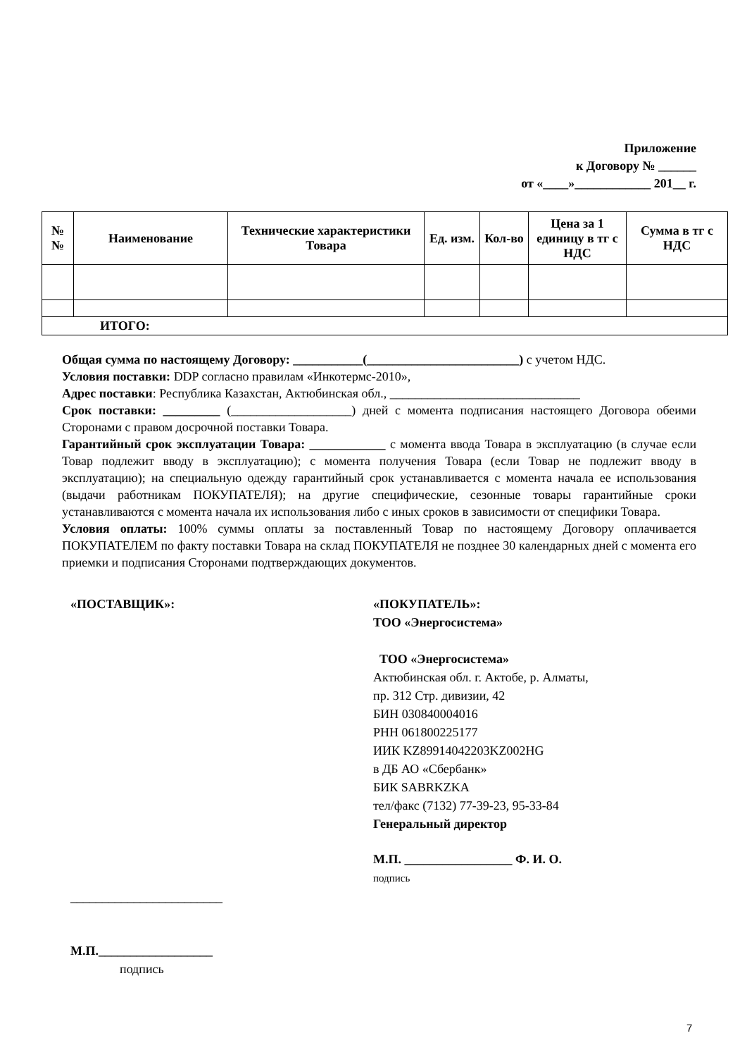Приложение
к Договору № ______
от «____»____________ 201__ г.
| № № | Наименование | Технические характеристики Товара | Ед. изм. | Кол-во | Цена за 1 единицу в тг с НДС | Сумма в тг с НДС |
| --- | --- | --- | --- | --- | --- | --- |
| ИТОГО: | | | | | | |
Общая сумма по настоящему Договору: ___________(________________________) с учетом НДС.
Условия поставки: DDP согласно правилам «Инкотермс-2010»,
Адрес поставки: Республика Казахстан, Актюбинская обл., ______________________________
Срок поставки: _________ (___________________) дней с момента подписания настоящего Договора обеими Сторонами с правом досрочной поставки Товара.
Гарантийный срок эксплуатации Товара: ____________ с момента ввода Товара в эксплуатацию (в случае если Товар подлежит вводу в эксплуатацию); с момента получения Товара (если Товар не подлежит вводу в эксплуатацию); на специальную одежду гарантийный срок устанавливается с момента начала ее использования (выдачи работникам ПОКУПАТЕЛЯ); на другие специфические, сезонные товары гарантийные сроки устанавливаются с момента начала их использования либо с иных сроков в зависимости от специфики Товара.
Условия оплаты: 100% суммы оплаты за поставленный Товар по настоящему Договору оплачивается ПОКУПАТЕЛЕМ по факту поставки Товара на склад ПОКУПАТЕЛЯ не позднее 30 календарных дней с момента его приемки и подписания Сторонами подтверждающих документов.
«ПОСТАВЩИК»:
________________________
М.П.__________________
подпись
«ПОКУПАТЕЛЬ»:
ТОО «Энергосистема»
ТОО «Энергосистема»
Актюбинская обл. г. Актобе, р. Алматы,
пр. 312 Стр. дивизии, 42
БИН 030840004016
РНН 061800225177
ИИК KZ89914042203KZ002HG
в ДБ АО «Сбербанк»
БИК SABRKZKA
тел/факс (7132) 77-39-23, 95-33-84
Генеральный директор
М.П. _________________ Ф. И. О.
подпись
7